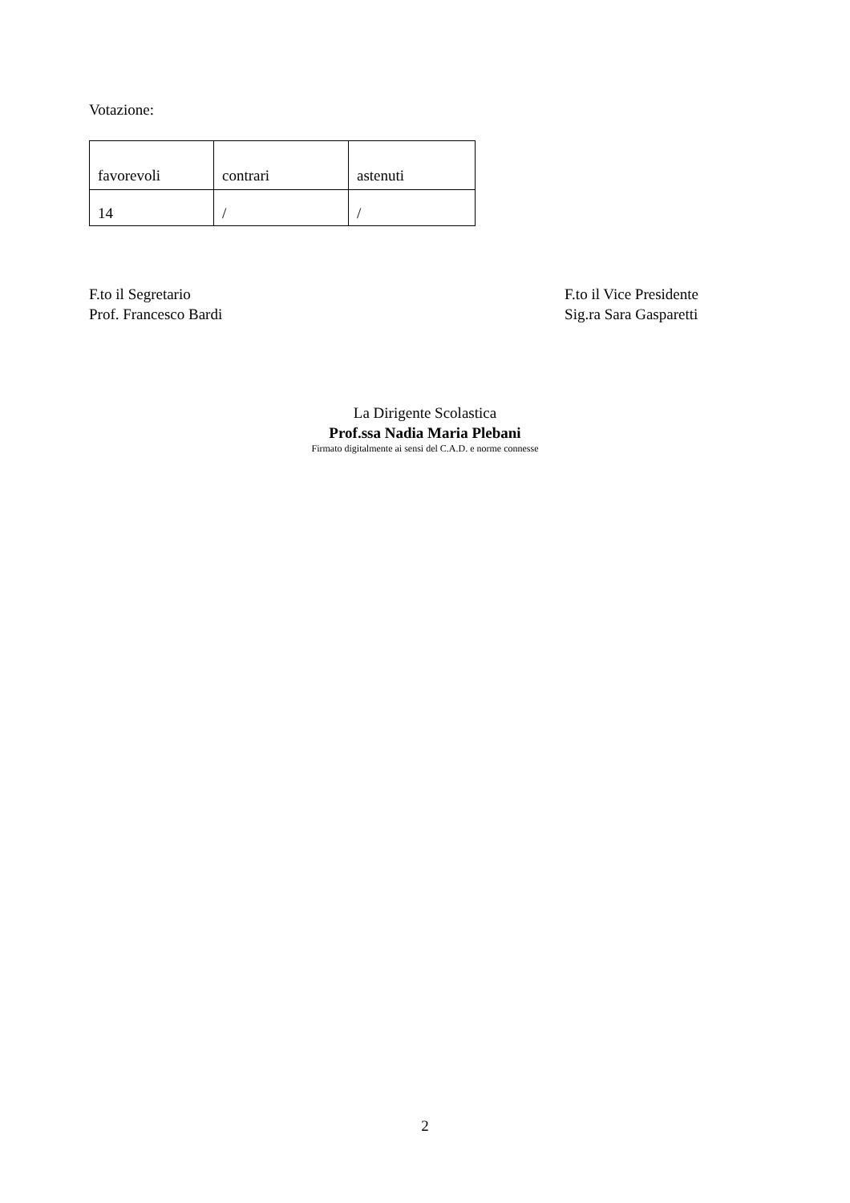Votazione:
| favorevoli | contrari | astenuti |
| --- | --- | --- |
| 14 | / | / |
F.to il Segretario
Prof. Francesco Bardi
F.to il Vice Presidente
Sig.ra Sara Gasparetti
La Dirigente Scolastica
Prof.ssa Nadia Maria Plebani
Firmato digitalmente ai sensi del C.A.D. e norme connesse
2